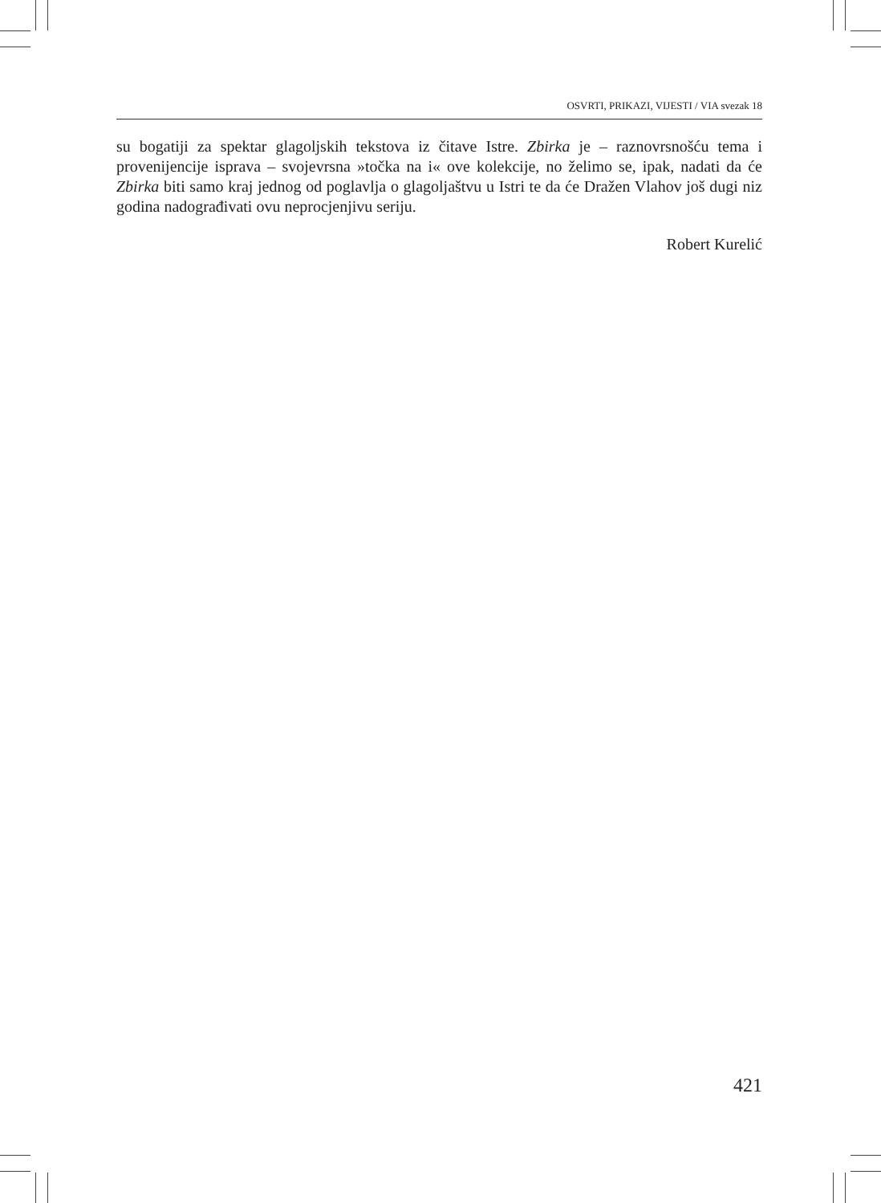OSVRTI, PRIKAZI, VIJESTI / VIA svezak 18
su bogatiji za spektar glagoljskih tekstova iz čitave Istre. Zbirka je – raznovrsnošću tema i provenijencije isprava – svojevrsna »točka na i« ove kolekcije, no želimo se, ipak, nadati da će Zbirka biti samo kraj jednog od poglavlja o glagoljaštvu u Istri te da će Dražen Vlahov još dugi niz godina nadograđivati ovu neprocjenjivu seriju.
Robert Kurelić
421